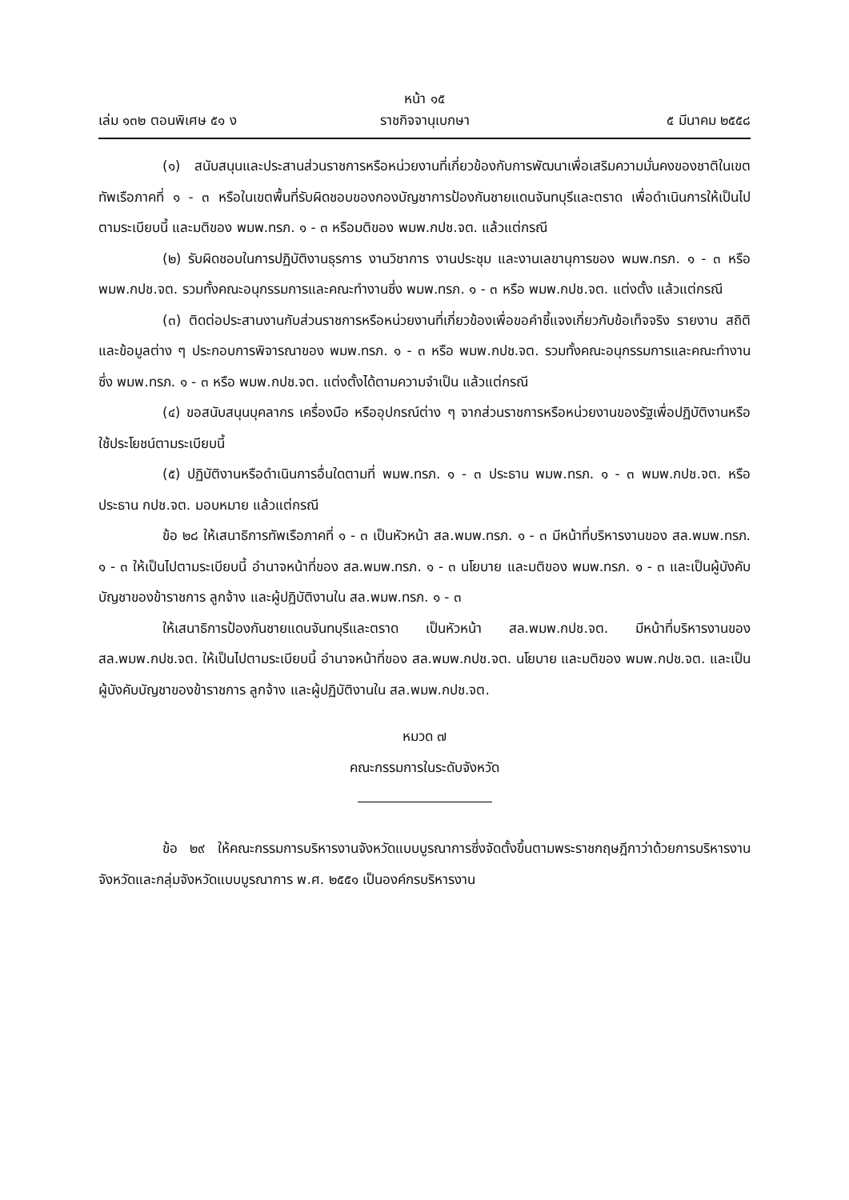หน้า ๑๕
เล่ม ๑๓๒ ตอนพิเศษ ๕๑ ง ราชกิจจานุเบกษา ๕ มีนาคม ๒๕๕๘
(๑) สนับสนุนและประสานส่วนราชการหรือหน่วยงานที่เกี่ยวข้องกับการพัฒนาเพื่อเสริมความมั่นคงของชาติในเขตทัพเรือภาคที่ ๑ - ๓ หรือในเขตพื้นที่รับผิดชอบของกองบัญชาการป้องกันชายแดนจันทบุรีและตราด เพื่อดำเนินการให้เป็นไปตามระเบียบนี้ และมติของ พมพ.ทรภ. ๑ - ๓ หรือมติของ พมพ.กปช.จต. แล้วแต่กรณี
(๒) รับผิดชอบในการปฏิบัติงานธุรการ งานวิชาการ งานประชุม และงานเลขานุการของ พมพ.ทรภ. ๑ - ๓ หรือ พมพ.กปช.จต. รวมทั้งคณะอนุกรรมการและคณะทำงานซึ่ง พมพ.ทรภ. ๑ - ๓ หรือ พมพ.กปช.จต. แต่งตั้ง แล้วแต่กรณี
(๓) ติดต่อประสานงานกับส่วนราชการหรือหน่วยงานที่เกี่ยวข้องเพื่อขอคำชี้แจงเกี่ยวกับข้อเท็จจริง รายงาน สถิติ และข้อมูลต่าง ๆ ประกอบการพิจารณาของ พมพ.ทรภ. ๑ - ๓ หรือ พมพ.กปช.จต. รวมทั้งคณะอนุกรรมการและคณะทำงานซึ่ง พมพ.ทรภ. ๑ - ๓ หรือ พมพ.กปช.จต. แต่งตั้งได้ตามความจำเป็น แล้วแต่กรณี
(๔) ขอสนับสนุนบุคลากร เครื่องมือ หรืออุปกรณ์ต่าง ๆ จากส่วนราชการหรือหน่วยงานของรัฐเพื่อปฏิบัติงานหรือใช้ประโยชน์ตามระเบียบนี้
(๕) ปฏิบัติงานหรือดำเนินการอื่นใดตามที่ พมพ.ทรภ. ๑ - ๓ ประธาน พมพ.ทรภ. ๑ - ๓ พมพ.กปช.จต. หรือประธาน กปช.จต. มอบหมาย แล้วแต่กรณี
ข้อ ๒๘ ให้เสนาธิการทัพเรือภาคที่ ๑ - ๓ เป็นหัวหน้า สล.พมพ.ทรภ. ๑ - ๓ มีหน้าที่บริหารงานของ สล.พมพ.ทรภ. ๑ - ๓ ให้เป็นไปตามระเบียบนี้ อำนาจหน้าที่ของ สล.พมพ.ทรภ. ๑ - ๓ นโยบาย และมติของ พมพ.ทรภ. ๑ - ๓ และเป็นผู้บังคับบัญชาของข้าราชการ ลูกจ้าง และผู้ปฏิบัติงานใน สล.พมพ.ทรภ. ๑ - ๓
ให้เสนาธิการป้องกันชายแดนจันทบุรีและตราด เป็นหัวหน้า สล.พมพ.กปช.จต. มีหน้าที่บริหารงานของ สล.พมพ.กปช.จต. ให้เป็นไปตามระเบียบนี้ อำนาจหน้าที่ของ สล.พมพ.กปช.จต. นโยบาย และมติของ พมพ.กปช.จต. และเป็นผู้บังคับบัญชาของข้าราชการ ลูกจ้าง และผู้ปฏิบัติงานใน สล.พมพ.กปช.จต.
หมวด ๗
คณะกรรมการในระดับจังหวัด
ข้อ ๒๙ ให้คณะกรรมการบริหารงานจังหวัดแบบบูรณาการซึ่งจัดตั้งขึ้นตามพระราชกฤษฎีกาว่าด้วยการบริหารงานจังหวัดและกลุ่มจังหวัดแบบบูรณาการ พ.ศ. ๒๕๕๑ เป็นองค์กรบริหารงาน